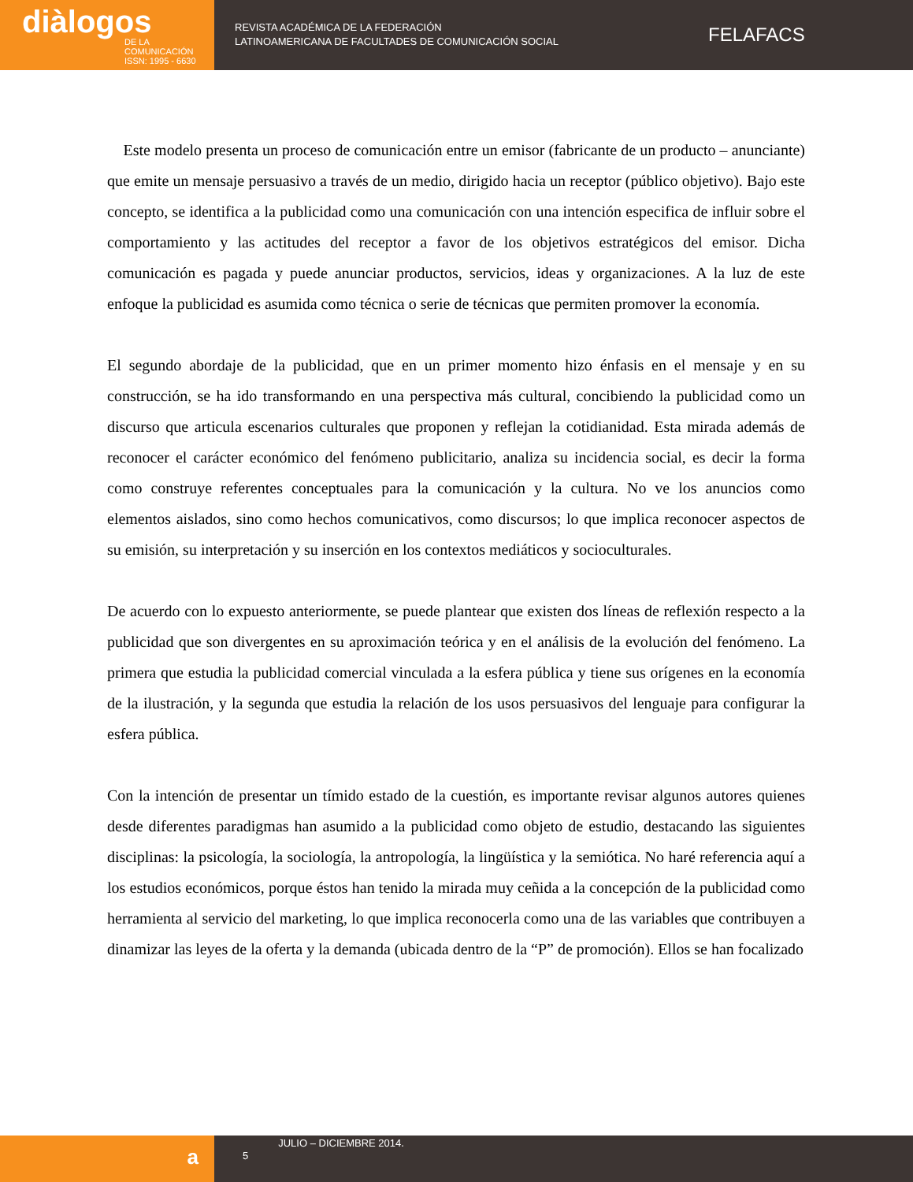diàlogos
DE LA COMUNICACIÓN
ISSN: 1995 - 6630
REVISTA ACADÉMICA DE LA FEDERACIÓN
LATINOAMERICANA DE FACULTADES DE COMUNICACIÓN SOCIAL
FELAFACS
Este modelo presenta un proceso de comunicación entre un emisor (fabricante de un producto – anunciante) que emite un mensaje persuasivo a través de un medio, dirigido hacia un receptor (público objetivo). Bajo este concepto, se identifica a la publicidad como una comunicación con una intención especifica de influir sobre el comportamiento y las actitudes del receptor a favor de los objetivos estratégicos del emisor. Dicha comunicación es pagada y puede anunciar productos, servicios, ideas y organizaciones. A la luz de este enfoque la publicidad es asumida como técnica o serie de técnicas que permiten promover la economía.
El segundo abordaje de la publicidad, que en un primer momento hizo énfasis en el mensaje y en su construcción, se ha ido transformando en una perspectiva más cultural, concibiendo la publicidad como un discurso que articula escenarios culturales que proponen y reflejan la cotidianidad. Esta mirada además de reconocer el carácter económico del fenómeno publicitario, analiza su incidencia social, es decir la forma como construye referentes conceptuales para la comunicación y la cultura. No ve los anuncios como elementos aislados, sino como hechos comunicativos, como discursos; lo que implica reconocer aspectos de su emisión, su interpretación y su inserción en los contextos mediáticos y socioculturales.
De acuerdo con lo expuesto anteriormente, se puede plantear que existen dos líneas de reflexión respecto a la publicidad que son divergentes en su aproximación teórica y en el análisis de la evolución del fenómeno. La primera que estudia la publicidad comercial vinculada a la esfera pública y tiene sus orígenes en la economía de la ilustración, y la segunda que estudia la relación de los usos persuasivos del lenguaje para configurar la esfera pública.
Con la intención de presentar un tímido estado de la cuestión, es importante revisar algunos autores quienes desde diferentes paradigmas han asumido a la publicidad como objeto de estudio, destacando las siguientes disciplinas: la psicología, la sociología, la antropología, la lingüística y la semiótica. No haré referencia aquí a los estudios económicos, porque éstos han tenido la mirada muy ceñida a la concepción de la publicidad como herramienta al servicio del marketing, lo que implica reconocerla como una de las variables que contribuyen a dinamizar las leyes de la oferta y la demanda (ubicada dentro de la “P” de promoción). Ellos se han focalizado
a
5
JULIO – DICIEMBRE 2014.